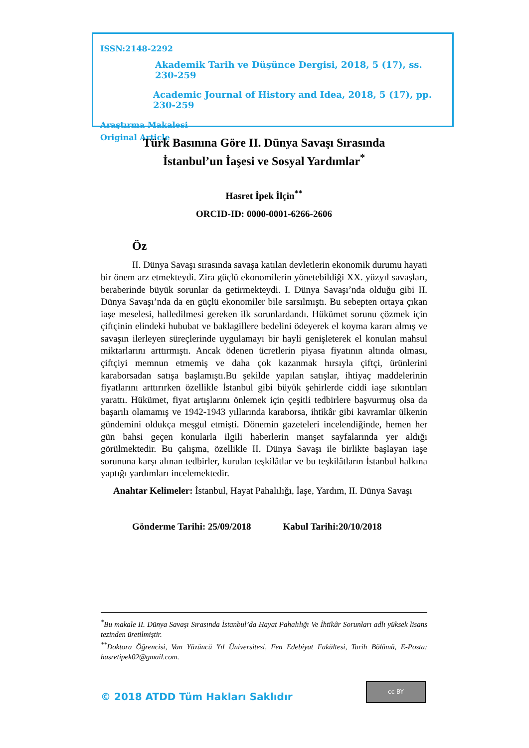ISSN:2148-2292
Akademik Tarih ve Düşünce Dergisi, 2018, 5 (17), ss. 230-259
Academic Journal of History and Idea, 2018, 5 (17), pp. 230-259
Araştırma Makalesi
Original Article
Türk Basınına Göre II. Dünya Savaşı Sırasında
İstanbul’un İaşesi ve Sosyal Yardımlar<sup>*</sup>
Hasret İpek İlçin<sup>**</sup>
ORCID-ID: 0000-0001-6266-2606
Öz
II. Dünya Savaşı sırasında savaşa katılan devletlerin ekonomik durumu hayati bir önem arz etmekteydi. Zira güçlü ekonomilerin yönetebildiği XX. yüzyıl savaşları, beraberinde büyük sorunlar da getirmekteydi. I. Dünya Savaşı’nda olduğu gibi II. Dünya Savaşı’nda da en güçlü ekonomiler bile sarsılmıştı. Bu sebepten ortaya çıkan iaşe meselesi, halledilmesi gereken ilk sorunlardandı. Hükümet sorunu çözmek için çiftçinin elindeki hububat ve baklagillere bedelini ödeyerek el koyma kararı almış ve savaşın ilerleyen süreçlerinde uygulamayı bir hayli genişleterek el konulan mahsul miktarlarını arttırmıştı. Ancak ödenen ücretlerin piyasa fiyatının altında olması, çiftçiyi memnun etmemiş ve daha çok kazanmak hırsıyla çiftçi, ürünlerini karaborsadan satışa başlamıştı.Bu şekilde yapılan satışlar, ihtiyaç maddelerinin fiyatlarını arttırırken özellikle İstanbul gibi büyük şehirlerde ciddi iaşe sıkıntıları yarattı. Hükümet, fiyat artışlarını önlemek için çeşitli tedbirlere başvurmuş olsa da başarılı olamamış ve 1942-1943 yıllarında karaborsa, ihtikâr gibi kavramlar ülkenin gündemini oldukça meşgul etmişti. Dönemin gazeteleri incelendiğinde, hemen her gün bahsi geçen konularla ilgili haberlerin manşet sayfalarında yer aldığı görülmektedir. Bu çalışma, özellikle II. Dünya Savaşı ile birlikte başlayan iaşe sorununa karşı alınan tedbirler, kurulan teşkilâtlar ve bu teşkilâtların İstanbul halkına yaptığı yardımları incelemektedir.
Anahtar Kelimeler: İstanbul, Hayat Pahalılığı, İaşe, Yardım, II. Dünya Savaşı
Gönderme Tarihi: 25/09/2018 Kabul Tarihi:20/10/2018
<sup>*</sup> Bu makale II. Dünya Savaşı Sırasında İstanbul’da Hayat Pahalılığı Ve İhtikâr Sorunları adlı yüksek lisans tezinden üretilmiştir.
<sup>**</sup> Doktora Öğrencisi, Van Yüzüncü Yıl Üniversitesi, Fen Edebiyat Fakültesi, Tarih Bölümü, E-Posta: hasretipek02@gmail.com.
© 2018 ATDD Tüm Hakları Saklıdır
cc BY